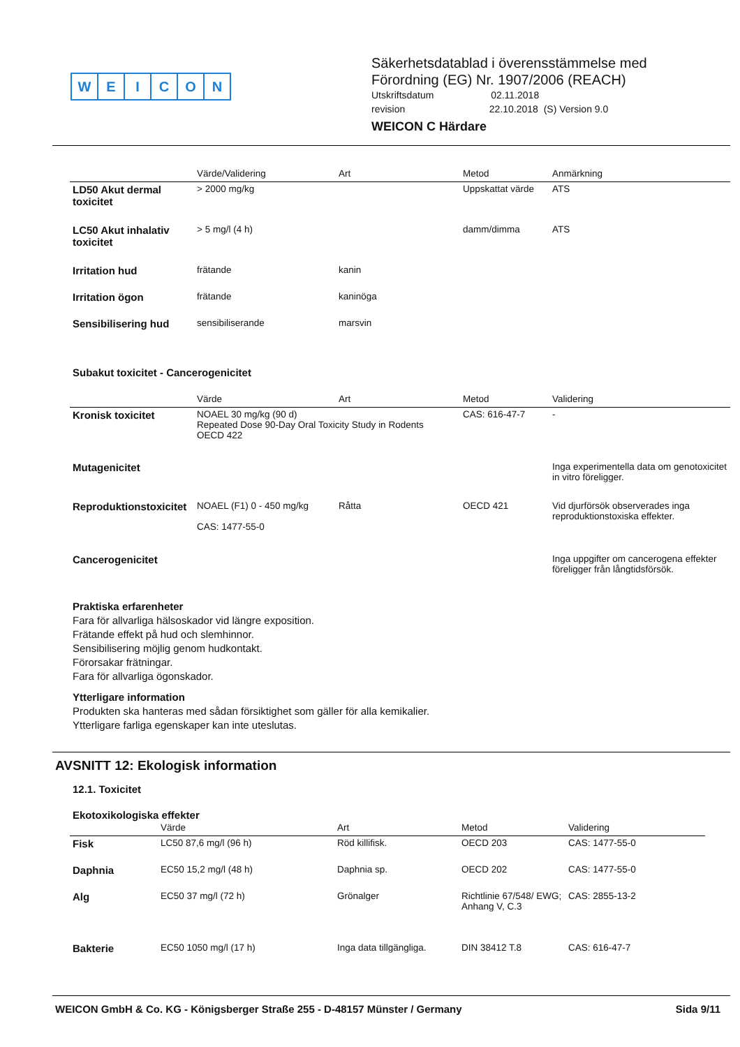WEICON
Säkerhetsdatablad i överensstämmelse med
Förordning (EG) Nr. 1907/2006 (REACH)
Utskriftsdatum 02.11.2018
revision 22.10.2018 (S) Version 9.0
WEICON C Härdare
| | Värde/Validering | Art | Metod | Anmärkning |
| --- | --- | --- | --- | --- |
| LD50 Akut dermal toxicitet | > 2000 mg/kg | | Uppskattat värde | ATS |
| LC50 Akut inhalativ toxicitet | > 5 mg/l (4 h) | | damm/dimma | ATS |
| Irritation hud | frätande | kanin | | |
| Irritation ögon | frätande | kaninöga | | |
| Sensibilisering hud | sensibiliserande | marsvin | | |
Subakut toxicitet - Cancerogenicitet
| | Värde | Art | Metod | Validering |
| --- | --- | --- | --- | --- |
| Kronisk toxicitet | NOAEL 30 mg/kg (90 d) Repeated Dose 90-Day Oral Toxicity Study in Rodents OECD 422 | | CAS: 616-47-7 | - |
| Mutagenicitet | | | | Inga experimentella data om genotoxicitet in vitro föreligger. |
| Reproduktionstoxicitet | NOAEL (F1) 0 - 450 mg/kg CAS: 1477-55-0 | Råtta | OECD 421 | Vid djurförsök observerades inga reproduktionstoxiska effekter. |
| Cancerogenicitet | | | | Inga uppgifter om cancerogena effekter föreligger från långtidsförsök. |
Praktiska erfarenheter
Fara för allvarliga hälsoskador vid längre exposition.
Frätande effekt på hud och slemhinnor.
Sensibilisering möjlig genom hudkontakt.
Förorsakar frätningar.
Fara för allvarliga ögonskador.
Ytterligare information
Produkten ska hanteras med sådan försiktighet som gäller för alla kemikalier.
Ytterligare farliga egenskaper kan inte uteslutas.
AVSNITT 12: Ekologisk information
12.1. Toxicitet
Ekotoxikologiska effekter
| | Värde | Art | Metod | Validering |
| --- | --- | --- | --- | --- |
| Fisk | LC50 87,6 mg/l (96 h) | Röd killifisk. | OECD 203 | CAS: 1477-55-0 |
| Daphnia | EC50 15,2 mg/l (48 h) | Daphnia sp. | OECD 202 | CAS: 1477-55-0 |
| Alg | EC50 37 mg/l (72 h) | Grönalger | Richtlinie 67/548/ EWG; Anhang V, C.3 | CAS: 2855-13-2 |
| Bakterie | EC50 1050 mg/l (17 h) | Inga data tillgängliga. | DIN 38412 T.8 | CAS: 616-47-7 |
WEICON GmbH & Co. KG - Königsberger Straße 255 - D-48157 Münster / Germany Sida 9/11